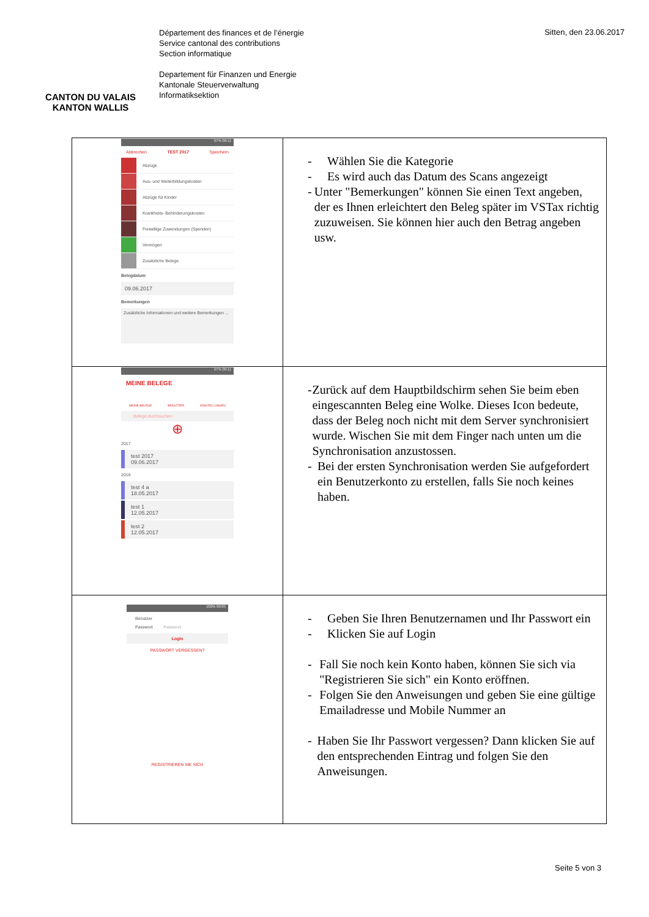CANTON DU VALAIS
KANTON WALLIS
Département des finances et de l’énergie
Service cantonal des contributions
Section informatique
Departement für Finanzen und Energie
Kantonale Steuerverwaltung
Informatiksektion
Sitten, den 23.06.2017
| 97% 09:11 Abbrechen TEST 2017 Speichern Abzüge Aus- und Weiterbildungskosten Abzüge für Kinder Krankheits- Behinderungskosten Freiwillige Zuwendungen (Spenden) Vermögen Zusätzliche Belege Belegdatum 09.06.2017 Bemerkungen Zusätzliche Informationen und weitere Bemerkungen ... | - Wählen Sie die Kategorie - Es wird auch das Datum des Scans angezeigt - Unter "Bemerkungen" können Sie einen Text angeben, der es Ihnen erleichtert den Beleg später im VSTax richtig zuzuweisen. Sie können hier auch den Betrag angeben usw. |
| 97% 09:11 MEINE BELEGE MEINE BELEGE BENUTZER EINSTELLUNGEN Belege durchsuchen ⊕ 2017 test 2017 09.06.2017 2016 test 4 a 18.05.2017 test 1 12.05.2017 test 2 12.05.2017 | - Zurück auf dem Hauptbildschirm sehen Sie beim eben eingescannten Beleg eine Wolke. Dieses Icon bedeute, dass der Beleg noch nicht mit dem Server synchronisiert wurde. Wischen Sie mit dem Finger nach unten um die Synchronisation anzustossen. - Bei der ersten Synchronisation werden Sie aufgefordert ein Benutzerkonto zu erstellen, falls Sie noch keines haben. |
| 100% 09:05 Benutzer Passwort Passwort Login PASSWORT VERGESSEN? REGISTRIEREN SIE SICH | - Geben Sie Ihren Benutzernamen und Ihr Passwort ein - Klicken Sie auf Login - Fall Sie noch kein Konto haben, können Sie sich via "Registrieren Sie sich" ein Konto eröffnen. - Folgen Sie den Anweisungen und geben Sie eine gültige Emailadresse und Mobile Nummer an - Haben Sie Ihr Passwort vergessen? Dann klicken Sie auf den entsprechenden Eintrag und folgen Sie den Anweisungen. |
Seite 5 von 3